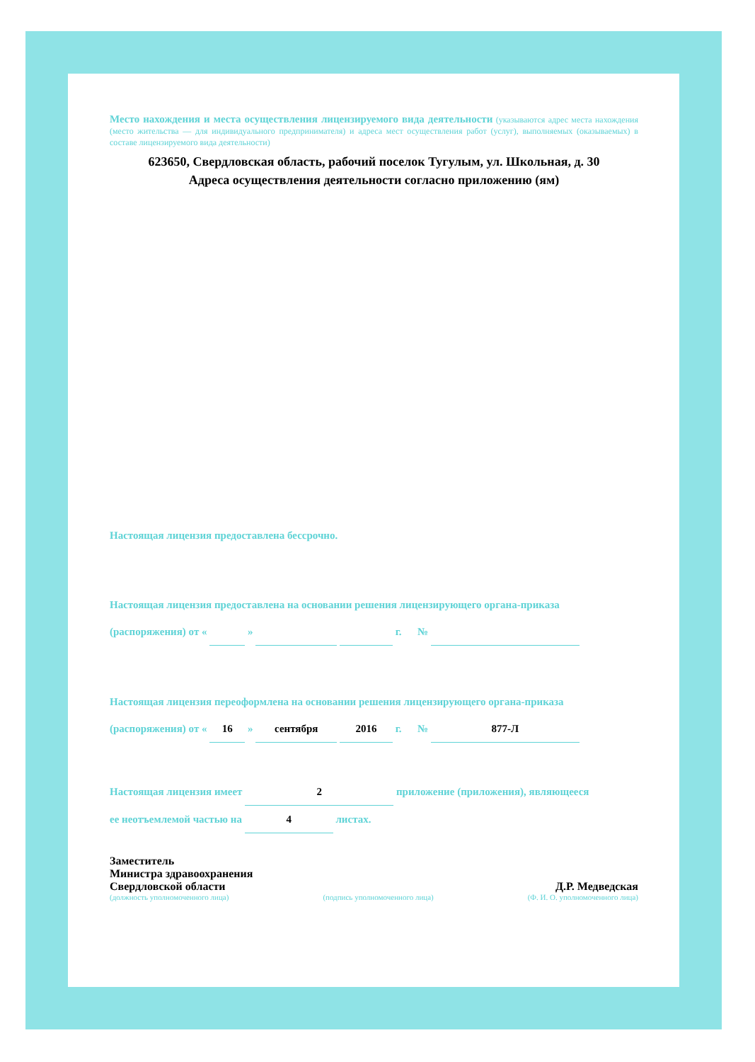Место нахождения и места осуществления лицензируемого вида деятельности (указываются адрес места нахождения (место жительства — для индивидуального предпринимателя) и адреса мест осуществления работ (услуг), выполняемых (оказываемых) в составе лицензируемого вида деятельности)
623650, Свердловская область, рабочий поселок Тугулым, ул. Школьная, д. 30
Адреса осуществления деятельности согласно приложению (ям)
Настоящая лицензия предоставлена бессрочно.
Настоящая лицензия предоставлена на основании решения лицензирующего органа-приказа
(распоряжения) от « » г. №
Настоящая лицензия переоформлена на основании решения лицензирующего органа-приказа
(распоряжения) от « 16 » сентября 2016 г. № 877-Л
Настоящая лицензия имеет 2 приложение (приложения), являющееся
ее неотъемлемой частью на 4 листах.
Заместитель
Министра здравоохранения
Свердловской области
Д.Р. Медведская
(должность уполномоченного лица) (подпись уполномоченного лица) (Ф. И. О. уполномоченного лица)